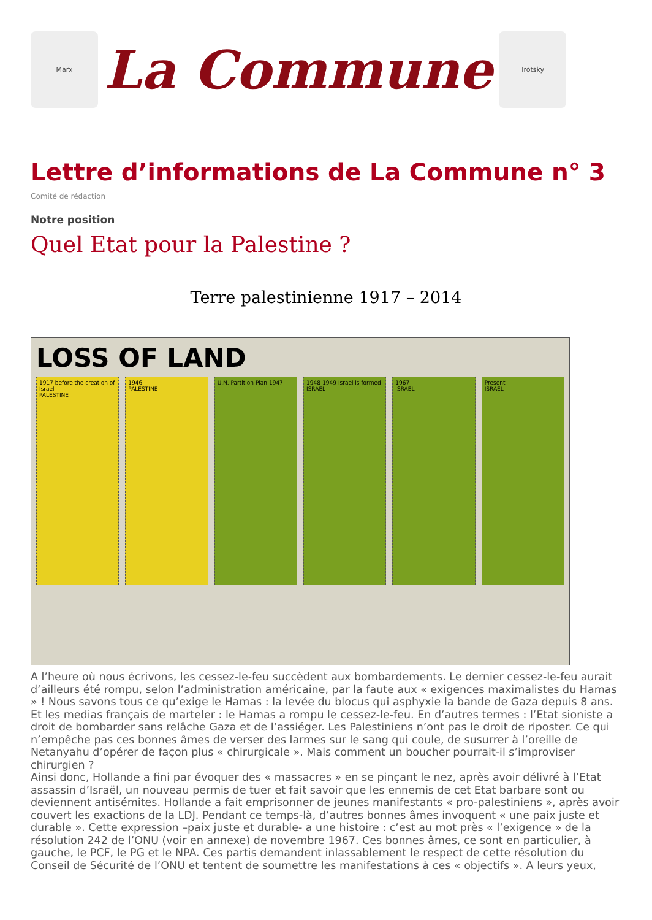Marx
La Commune
Trotsky
Lettre d’informations de La Commune n° 3
Comité de rédaction
Notre position
Quel Etat pour la Palestine ?
Terre palestinienne 1917 – 2014
LOSS OF LAND
1917 before the creation of Israel
PALESTINE
1946
PALESTINE
U.N. Partition Plan 1947 1948-1949 Israel is formed
ISRAEL
1967
ISRAEL
Present
ISRAEL
A l’heure où nous écrivons, les cessez-le-feu succèdent aux bombardements. Le dernier cessez-le-feu aurait d’ailleurs été rompu, selon l’administration américaine, par la faute aux « exigences maximalistes du Hamas » ! Nous savons tous ce qu’exige le Hamas : la levée du blocus qui asphyxie la bande de Gaza depuis 8 ans. Et les medias français de marteler : le Hamas a rompu le cessez-le-feu. En d’autres termes : l’Etat sioniste a droit de bombarder sans relâche Gaza et de l’assiéger. Les Palestiniens n’ont pas le droit de riposter. Ce qui n’empêche pas ces bonnes âmes de verser des larmes sur le sang qui coule, de susurrer à l’oreille de Netanyahu d’opérer de façon plus « chirurgicale ». Mais comment un boucher pourrait-il s’improviser chirurgien ?
Ainsi donc, Hollande a fini par évoquer des « massacres » en se pinçant le nez, après avoir délivré à l’Etat assassin d’Israël, un nouveau permis de tuer et fait savoir que les ennemis de cet Etat barbare sont ou deviennent antisémites. Hollande a fait emprisonner de jeunes manifestants « pro-palestiniens », après avoir couvert les exactions de la LDJ. Pendant ce temps-là, d’autres bonnes âmes invoquent « une paix juste et durable ». Cette expression –paix juste et durable- a une histoire : c’est au mot près « l’exigence » de la résolution 242 de l’ONU (voir en annexe) de novembre 1967. Ces bonnes âmes, ce sont en particulier, à gauche, le PCF, le PG et le NPA. Ces partis demandent inlassablement le respect de cette résolution du Conseil de Sécurité de l’ONU et tentent de soumettre les manifestations à ces « objectifs ». A leurs yeux,